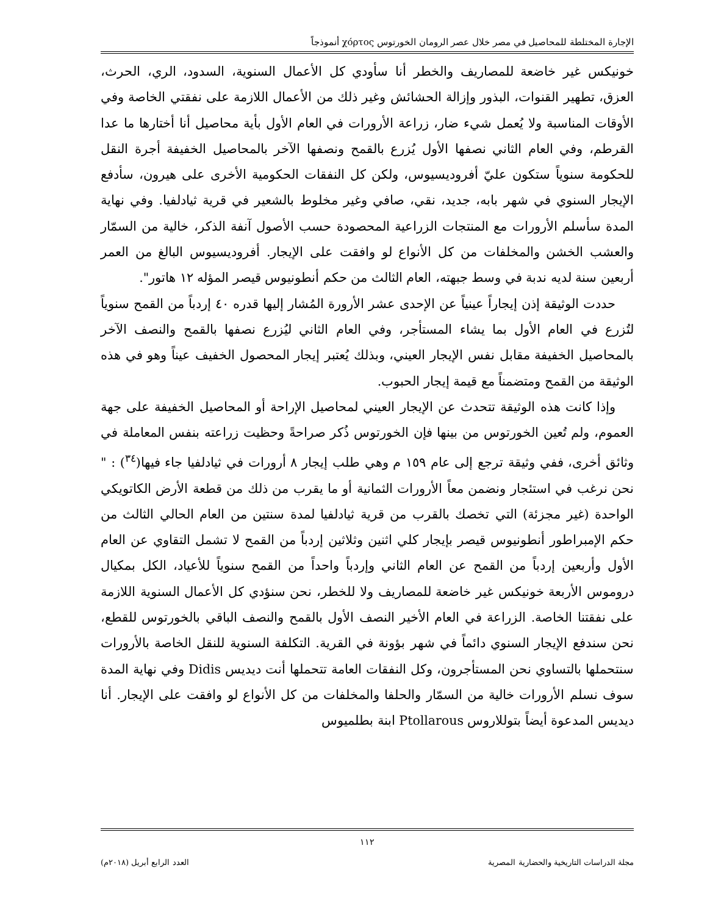الإجارة المختلطة للمحاصيل في مصر خلال عصر الرومان الخورتوس χόρτος أنموذجاً
خونيكس غير خاضعة للمصاريف والخطر أنا سأودي كل الأعمال السنوية، السدود، الري، الحرث، العزق، تطهير القنوات، البذور وإزالة الحشائش وغير ذلك من الأعمال اللازمة على نفقتي الخاصة وفي الأوقات المناسبة ولا يُعمل شيء ضار، زراعة الأرورات في العام الأول بأية محاصيل أنا أختارها ما عدا القرطم، وفي العام الثاني نصفها الأول يُزرع بالقمح ونصفها الآخر بالمحاصيل الخفيفة أجرة النقل للحكومة سنوياً ستكون عليّ أفروديسيوس، ولكن كل النفقات الحكومية الأخرى على هيرون، سأدفع الإيجار السنوي في شهر بابه، جديد، نقي، صافي وغير مخلوط بالشعير في قرية ثيادلفيا. وفي نهاية المدة سأسلم الأرورات مع المنتجات الزراعية المحصودة حسب الأصول آنفة الذكر، خالية من السمّار والعشب الخشن والمخلفات من كل الأنواع لو وافقت على الإيجار. أفروديسيوس البالغ من العمر أربعين سنة لديه ندبة في وسط جبهته، العام الثالث من حكم أنطونيوس قيصر المؤله ١٢ هاتور".
حددت الوثيقة إذن إيجاراً عينياً عن الإحدى عشر الأرورة المُشار إليها قدره ٤٠ إردباً من القمح سنوياً لتُزرع في العام الأول بما يشاء المستأجر، وفي العام الثاني ليُزرع نصفها بالقمح والنصف الآخر بالمحاصيل الخفيفة مقابل نفس الإيجار العيني، وبذلك يُعتبر إيجار المحصول الخفيف عيناً وهو في هذه الوثيقة من القمح ومتضمناً مع قيمة إيجار الحبوب.
وإذا كانت هذه الوثيقة تتحدث عن الإيجار العيني لمحاصيل الإراحة أو المحاصيل الخفيفة على جهة العموم، ولم تُعين الخورتوس من بينها فإن الخورتوس ذُكر صراحةً وحظيت زراعته بنفس المعاملة في وثائق أخرى، ففي وثيقة ترجع إلى عام ١٥٩ م وهي طلب إيجار ٨ أرورات في ثيادلفيا جاء فيها(<sup>٣٤</sup>) : " نحن نرغب في استئجار ونضمن معاً الأرورات الثمانية أو ما يقرب من ذلك من قطعة الأرض الكاتويكي الواحدة (غير مجزئة) التي تخصك بالقرب من قرية ثيادلفيا لمدة سنتين من العام الحالي الثالث من حكم الإمبراطور أنطونيوس قيصر بإيجار كلي اثنين وثلاثين إردباً من القمح لا تشمل التقاوي عن العام الأول وأربعين إردباً من القمح عن العام الثاني وإردباً واحداً من القمح سنوياً للأعياد، الكل بمكيال دروموس الأربعة خونيكس غير خاضعة للمصاريف ولا للخطر، نحن سنؤدي كل الأعمال السنوية اللازمة على نفقتنا الخاصة. الزراعة في العام الأخير النصف الأول بالقمح والنصف الباقي بالخورتوس للقطع، نحن سندفع الإيجار السنوي دائماً في شهر بؤونة في القرية. التكلفة السنوية للنقل الخاصة بالأرورات سنتحملها بالتساوي نحن المستأجرون، وكل النفقات العامة تتحملها أنت ديديس Didis وفي نهاية المدة سوف نسلم الأرورات خالية من السمّار والحلفا والمخلفات من كل الأنواع لو وافقت على الإيجار. أنا ديديس المدعوة أيضاً بتوللاروس Ptollarous ابنة بطلميوس
١١٢
مجلة الدراسات التاريخية والحضارية المصرية العدد الرابع أبريل (٢٠١٨م)